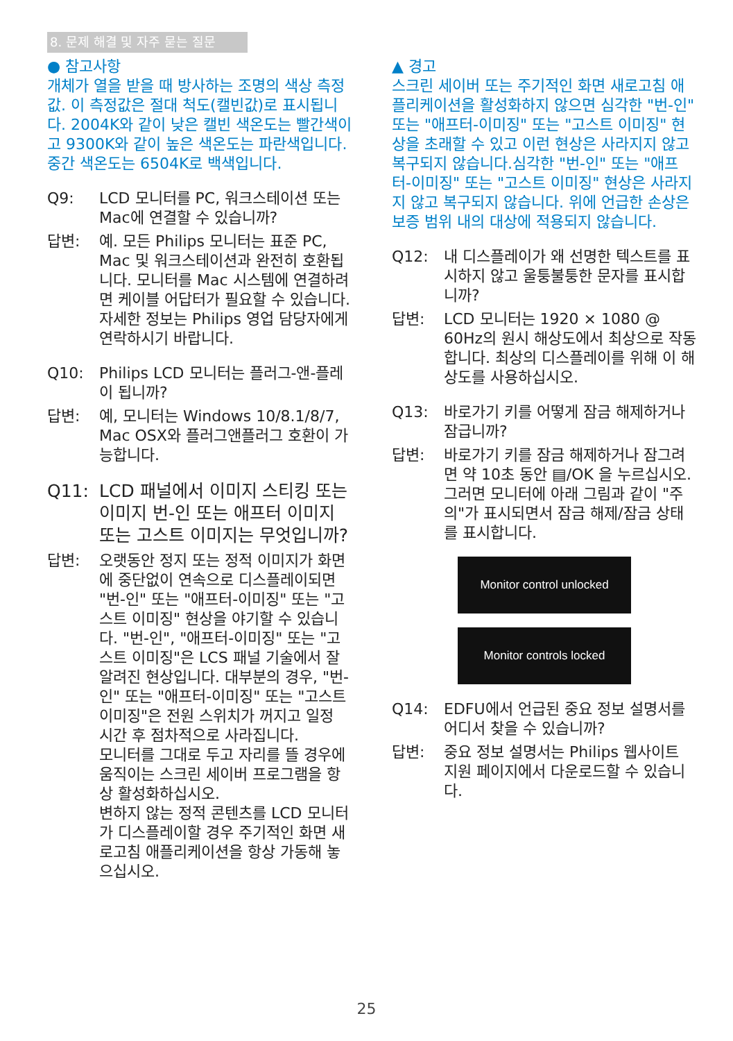8. 문제 해결 및 자주 묻는 질문
● 참고사항
개체가 열을 받을 때 방사하는 조명의 색상 측정값. 이 측정값은 절대 척도(캘빈값)로 표시됩니다. 2004K와 같이 낮은 캘빈 색온도는 빨간색이고 9300K와 같이 높은 색온도는 파란색입니다. 중간 색온도는 6504K로 백색입니다.
Q9: LCD 모니터를 PC, 워크스테이션 또는 Mac에 연결할 수 있습니까?
답변: 예. 모든 Philips 모니터는 표준 PC, Mac 및 워크스테이션과 완전히 호환됩니다. 모니터를 Mac 시스템에 연결하려면 케이블 어답터가 필요할 수 있습니다. 자세한 정보는 Philips 영업 담당자에게 연락하시기 바랍니다.
Q10: Philips LCD 모니터는 플러그-앤-플레이 됩니까?
답변: 예, 모니터는 Windows 10/8.1/8/7, Mac OSX와 플러그앤플러그 호환이 가능합니다.
Q11: LCD 패널에서 이미지 스티킹 또는 이미지 번-인 또는 애프터 이미지 또는 고스트 이미지는 무엇입니까?
답변: 오랫동안 정지 또는 정적 이미지가 화면에 중단없이 연속으로 디스플레이되면 "번-인" 또는 "애프터-이미징" 또는 "고스트 이미징" 현상을 야기할 수 있습니다. "번-인", "애프터-이미징" 또는 "고스트 이미징"은 LCS 패널 기술에서 잘 알려진 현상입니다. 대부분의 경우, "번-인" 또는 "애프터-이미징" 또는 "고스트 이미징"은 전원 스위치가 꺼지고 일정 시간 후 점차적으로 사라집니다.
모니터를 그대로 두고 자리를 뜰 경우에 움직이는 스크린 세이버 프로그램을 항상 활성화하십시오.
변하지 않는 정적 콘텐츠를 LCD 모니터가 디스플레이할 경우 주기적인 화면 새로고침 애플리케이션을 항상 가동해 놓으십시오.
▲ 경고
스크린 세이버 또는 주기적인 화면 새로고침 애플리케이션을 활성화하지 않으면 심각한 "번-인" 또는 "애프터-이미징" 또는 "고스트 이미징" 현상을 초래할 수 있고 이런 현상은 사라지지 않고 복구되지 않습니다.심각한 "번-인" 또는 "애프터-이미징" 또는 "고스트 이미징" 현상은 사라지지 않고 복구되지 않습니다. 위에 언급한 손상은 보증 범위 내의 대상에 적용되지 않습니다.
Q12: 내 디스플레이가 왜 선명한 텍스트를 표시하지 않고 울퉁불퉁한 문자를 표시합니까?
답변: LCD 모니터는 1920 × 1080 @ 60Hz의 원시 해상도에서 최상으로 작동합니다. 최상의 디스플레이를 위해 이 해상도를 사용하십시오.
Q13: 바로가기 키를 어떻게 잠금 해제하거나 잠급니까?
답변: 바로가기 키를 잠금 해제하거나 잠그려면 약 10초 동안 ▤/OK 을 누르십시오. 그러면 모니터에 아래 그림과 같이 "주의"가 표시되면서 잠금 해제/잠금 상태를 표시합니다.
Monitor control unlocked
Monitor controls locked
Q14: EDFU에서 언급된 중요 정보 설명서를 어디서 찾을 수 있습니까?
답변: 중요 정보 설명서는 Philips 웹사이트 지원 페이지에서 다운로드할 수 있습니다.
25